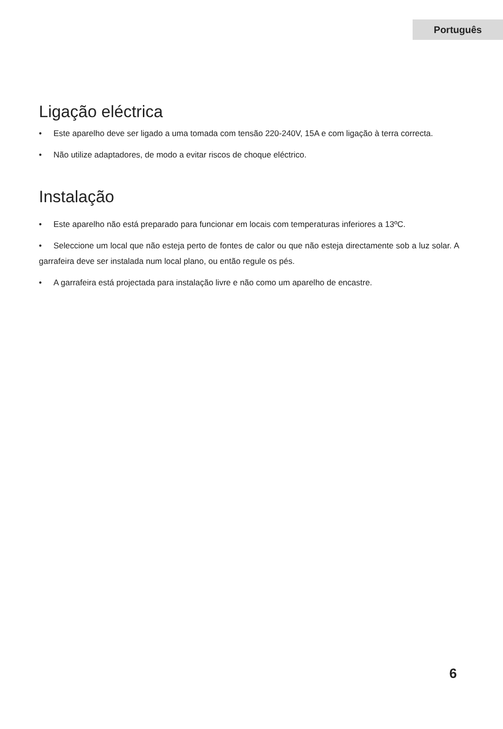Português
Ligação eléctrica
• Este aparelho deve ser ligado a uma tomada com tensão 220-240V, 15A e com ligação à terra correcta.
• Não utilize adaptadores, de modo a evitar riscos de choque eléctrico.
Instalação
• Este aparelho não está preparado para funcionar em locais com temperaturas inferiores a 13ºC.
• Seleccione um local que não esteja perto de fontes de calor ou que não esteja directamente sob a luz solar. A garrafeira deve ser instalada num local plano, ou então regule os pés.
• A garrafeira está projectada para instalação livre e não como um aparelho de encastre.
6